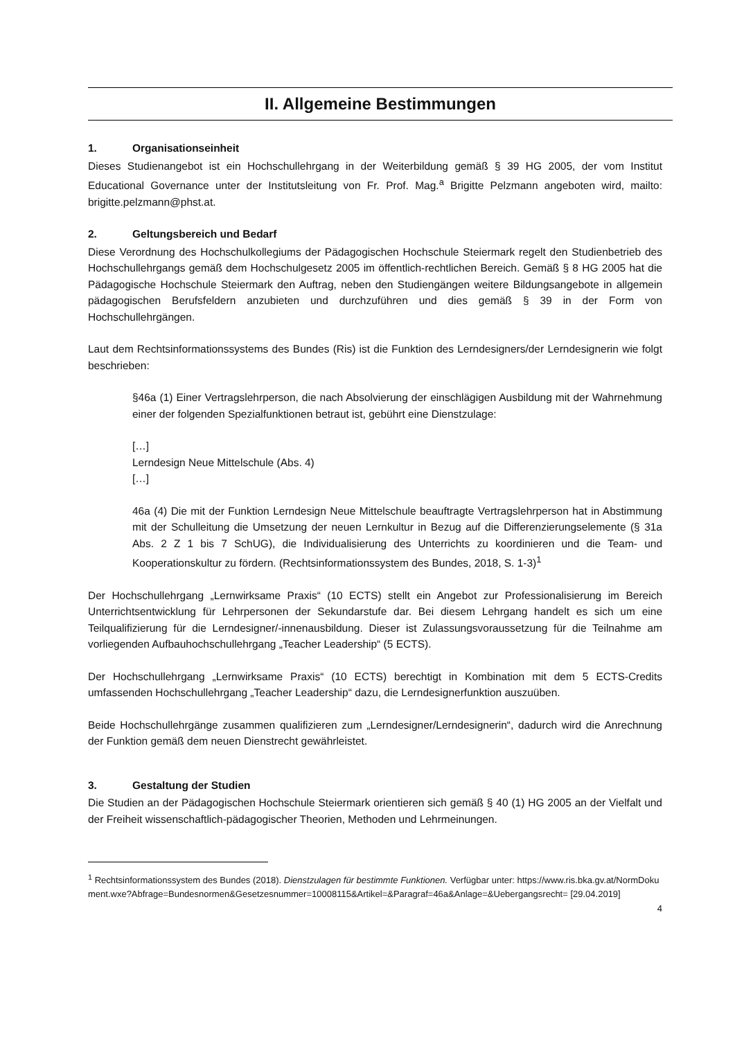II. Allgemeine Bestimmungen
1. Organisationseinheit
Dieses Studienangebot ist ein Hochschullehrgang in der Weiterbildung gemäß § 39 HG 2005, der vom Institut Educational Governance unter der Institutsleitung von Fr. Prof. Mag.<sup>a</sup> Brigitte Pelzmann angeboten wird, mailto: brigitte.pelzmann@phst.at.
2. Geltungsbereich und Bedarf
Diese Verordnung des Hochschulkollegiums der Pädagogischen Hochschule Steiermark regelt den Studienbetrieb des Hochschullehrgangs gemäß dem Hochschulgesetz 2005 im öffentlich-rechtlichen Bereich. Gemäß § 8 HG 2005 hat die Pädagogische Hochschule Steiermark den Auftrag, neben den Studiengängen weitere Bildungsangebote in allgemein pädagogischen Berufsfeldern anzubieten und durchzuführen und dies gemäß § 39 in der Form von Hochschullehrgängen.
Laut dem Rechtsinformationssystems des Bundes (Ris) ist die Funktion des Lerndesigners/der Lerndesignerin wie folgt beschrieben:
§46a (1) Einer Vertragslehrperson, die nach Absolvierung der einschlägigen Ausbildung mit der Wahrnehmung einer der folgenden Spezialfunktionen betraut ist, gebührt eine Dienstzulage:
[…]
Lerndesign Neue Mittelschule (Abs. 4)
[…]
46a (4) Die mit der Funktion Lerndesign Neue Mittelschule beauftragte Vertragslehrperson hat in Abstimmung mit der Schulleitung die Umsetzung der neuen Lernkultur in Bezug auf die Differenzierungselemente (§ 31a Abs. 2 Z 1 bis 7 SchUG), die Individualisierung des Unterrichts zu koordinieren und die Team- und Kooperationskultur zu fördern. (Rechtsinformationssystem des Bundes, 2018, S. 1-3)<sup>1</sup>
Der Hochschullehrgang „Lernwirksame Praxis“ (10 ECTS) stellt ein Angebot zur Professionalisierung im Bereich Unterrichtsentwicklung für Lehrpersonen der Sekundarstufe dar. Bei diesem Lehrgang handelt es sich um eine Teilqualifizierung für die Lerndesigner/-innenausbildung. Dieser ist Zulassungsvoraussetzung für die Teilnahme am vorliegenden Aufbauhochschullehrgang „Teacher Leadership“ (5 ECTS).
Der Hochschullehrgang „Lernwirksame Praxis“ (10 ECTS) berechtigt in Kombination mit dem 5 ECTS-Credits umfassenden Hochschullehrgang „Teacher Leadership“ dazu, die Lerndesignerfunktion auszuüben.
Beide Hochschullehrgänge zusammen qualifizieren zum „Lerndesigner/Lerndesignerin“, dadurch wird die Anrechnung der Funktion gemäß dem neuen Dienstrecht gewährleistet.
3. Gestaltung der Studien
Die Studien an der Pädagogischen Hochschule Steiermark orientieren sich gemäß § 40 (1) HG 2005 an der Vielfalt und der Freiheit wissenschaftlich-pädagogischer Theorien, Methoden und Lehrmeinungen.
<sup>1</sup> Rechtsinformationssystem des Bundes (2018). Dienstzulagen für bestimmte Funktionen. Verfügbar unter: https://www.ris.bka.gv.at/NormDokument.wxe?Abfrage=Bundesnormen&Gesetzesnummer=10008115&Artikel=&Paragraf=46a&Anlage=&Uebergangsrecht= [29.04.2019]
4